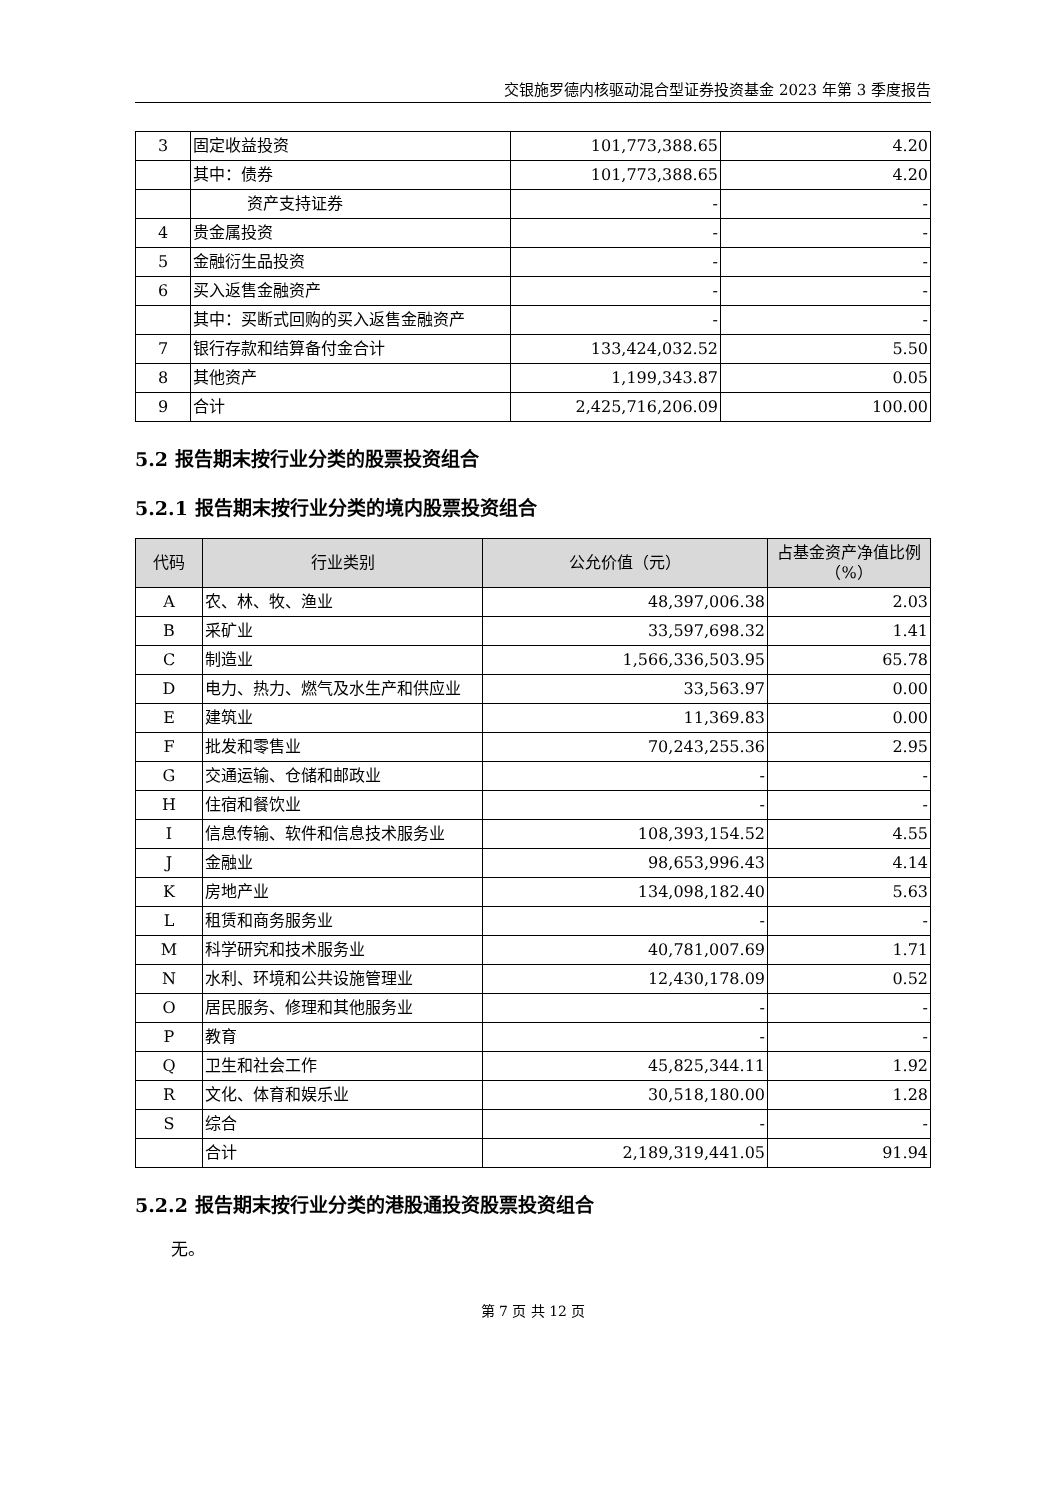交银施罗德内核驱动混合型证券投资基金 2023 年第 3 季度报告
| 3 | 固定收益投资 | 101,773,388.65 | 4.20 |
| | 其中：债券 | 101,773,388.65 | 4.20 |
| | 资产支持证券 | - | - |
| 4 | 贵金属投资 | - | - |
| 5 | 金融衍生品投资 | - | - |
| 6 | 买入返售金融资产 | - | - |
| | 其中：买断式回购的买入返售金融资产 | - | - |
| 7 | 银行存款和结算备付金合计 | 133,424,032.52 | 5.50 |
| 8 | 其他资产 | 1,199,343.87 | 0.05 |
| 9 | 合计 | 2,425,716,206.09 | 100.00 |
5.2 报告期末按行业分类的股票投资组合
5.2.1 报告期末按行业分类的境内股票投资组合
| 代码 | 行业类别 | 公允价值（元） | 占基金资产净值比例（%） |
| --- | --- | --- | --- |
| A | 农、林、牧、渔业 | 48,397,006.38 | 2.03 |
| B | 采矿业 | 33,597,698.32 | 1.41 |
| C | 制造业 | 1,566,336,503.95 | 65.78 |
| D | 电力、热力、燃气及水生产和供应业 | 33,563.97 | 0.00 |
| E | 建筑业 | 11,369.83 | 0.00 |
| F | 批发和零售业 | 70,243,255.36 | 2.95 |
| G | 交通运输、仓储和邮政业 | - | - |
| H | 住宿和餐饮业 | - | - |
| I | 信息传输、软件和信息技术服务业 | 108,393,154.52 | 4.55 |
| J | 金融业 | 98,653,996.43 | 4.14 |
| K | 房地产业 | 134,098,182.40 | 5.63 |
| L | 租赁和商务服务业 | - | - |
| M | 科学研究和技术服务业 | 40,781,007.69 | 1.71 |
| N | 水利、环境和公共设施管理业 | 12,430,178.09 | 0.52 |
| O | 居民服务、修理和其他服务业 | - | - |
| P | 教育 | - | - |
| Q | 卫生和社会工作 | 45,825,344.11 | 1.92 |
| R | 文化、体育和娱乐业 | 30,518,180.00 | 1.28 |
| S | 综合 | - | - |
| | 合计 | 2,189,319,441.05 | 91.94 |
5.2.2 报告期末按行业分类的港股通投资股票投资组合
无。
第 7 页 共 12 页